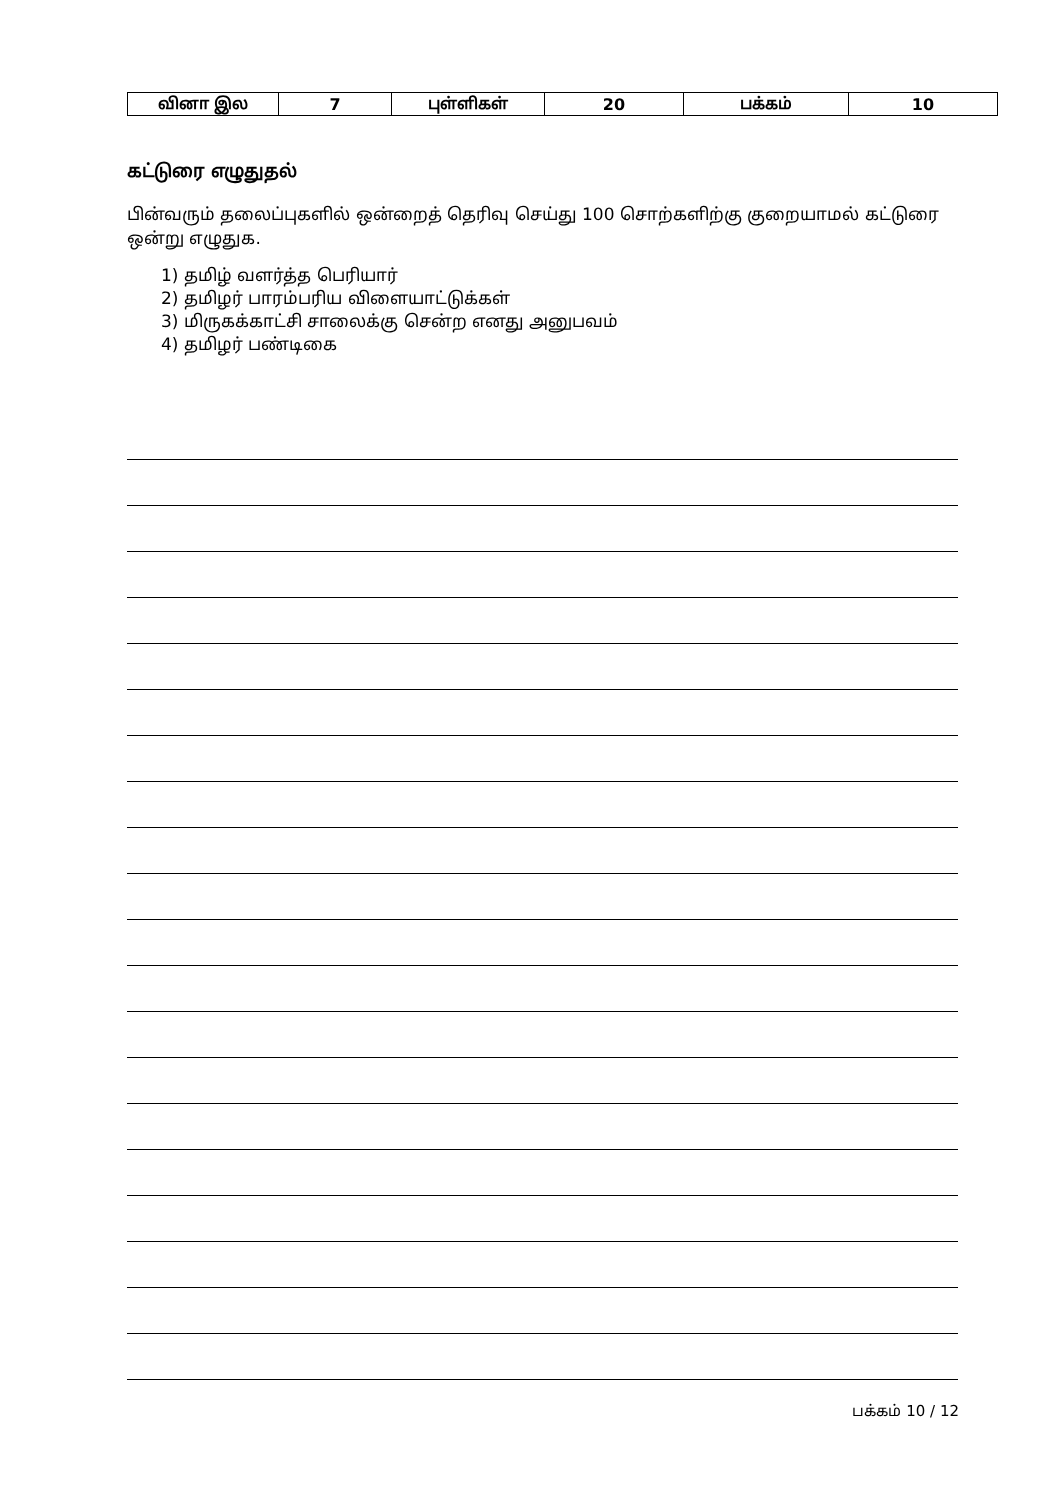| வினா இல | 7 | புள்ளிகள் | 20 | பக்கம் | 10 |
கட்டுரை எழுதுதல்
பின்வரும் தலைப்புகளில் ஒன்றைத் தெரிவு செய்து 100 சொற்களிற்கு குறையாமல் கட்டுரை ஒன்று எழுதுக.
1) தமிழ் வளர்த்த பெரியார்
2) தமிழர் பாரம்பரிய விளையாட்டுக்கள்
3) மிருகக்காட்சி சாலைக்கு சென்ற எனது அனுபவம்
4) தமிழர் பண்டிகை
பக்கம் 10 / 12